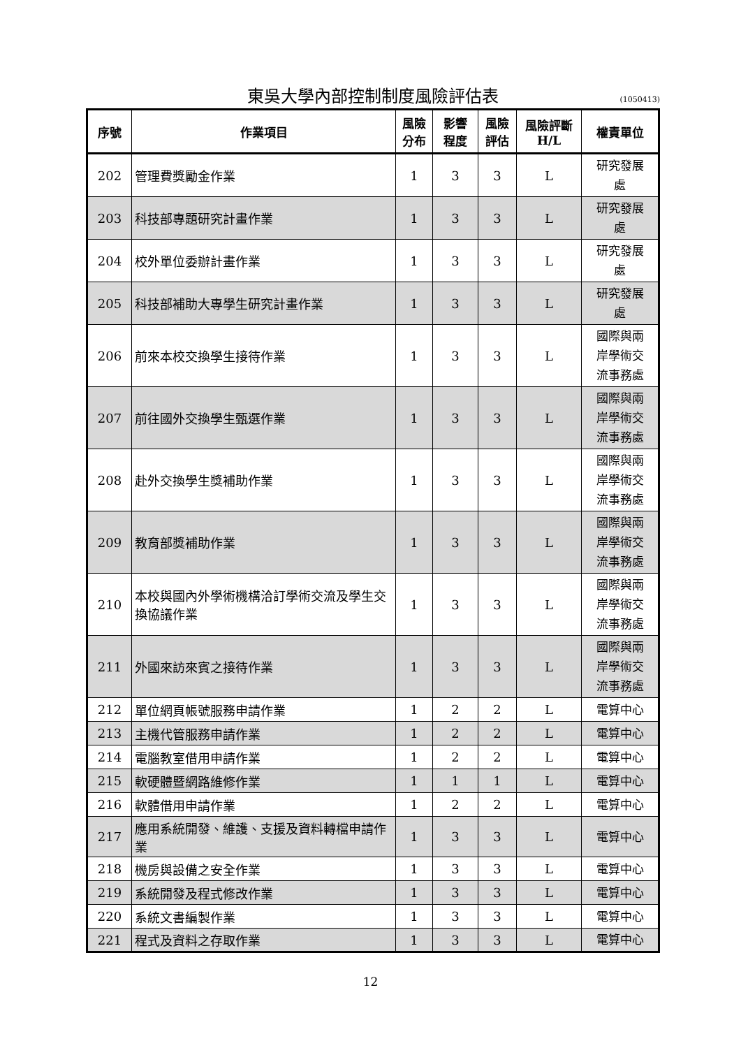東吳大學內部控制制度風險評估表
(1050413)
| 序號 | 作業項目 | 風險 分布 | 影響 程度 | 風險 評估 | 風險評斷 H/L | 權責單位 |
| --- | --- | --- | --- | --- | --- | --- |
| 202 | 管理費獎勵金作業 | 1 | 3 | 3 | L | 研究發展 處 |
| 203 | 科技部專題研究計畫作業 | 1 | 3 | 3 | L | 研究發展 處 |
| 204 | 校外單位委辦計畫作業 | 1 | 3 | 3 | L | 研究發展 處 |
| 205 | 科技部補助大專學生研究計畫作業 | 1 | 3 | 3 | L | 研究發展 處 |
| 206 | 前來本校交換學生接待作業 | 1 | 3 | 3 | L | 國際與兩 岸學術交 流事務處 |
| 207 | 前往國外交換學生甄選作業 | 1 | 3 | 3 | L | 國際與兩 岸學術交 流事務處 |
| 208 | 赴外交換學生獎補助作業 | 1 | 3 | 3 | L | 國際與兩 岸學術交 流事務處 |
| 209 | 教育部獎補助作業 | 1 | 3 | 3 | L | 國際與兩 岸學術交 流事務處 |
| 210 | 本校與國內外學術機構洽訂學術交流及學生交換協議作業 | 1 | 3 | 3 | L | 國際與兩 岸學術交 流事務處 |
| 211 | 外國來訪來賓之接待作業 | 1 | 3 | 3 | L | 國際與兩 岸學術交 流事務處 |
| 212 | 單位網頁帳號服務申請作業 | 1 | 2 | 2 | L | 電算中心 |
| 213 | 主機代管服務申請作業 | 1 | 2 | 2 | L | 電算中心 |
| 214 | 電腦教室借用申請作業 | 1 | 2 | 2 | L | 電算中心 |
| 215 | 軟硬體暨網路維修作業 | 1 | 1 | 1 | L | 電算中心 |
| 216 | 軟體借用申請作業 | 1 | 2 | 2 | L | 電算中心 |
| 217 | 應用系統開發、維護、支援及資料轉檔申請作業 | 1 | 3 | 3 | L | 電算中心 |
| 218 | 機房與設備之安全作業 | 1 | 3 | 3 | L | 電算中心 |
| 219 | 系統開發及程式修改作業 | 1 | 3 | 3 | L | 電算中心 |
| 220 | 系統文書編製作業 | 1 | 3 | 3 | L | 電算中心 |
| 221 | 程式及資料之存取作業 | 1 | 3 | 3 | L | 電算中心 |
12